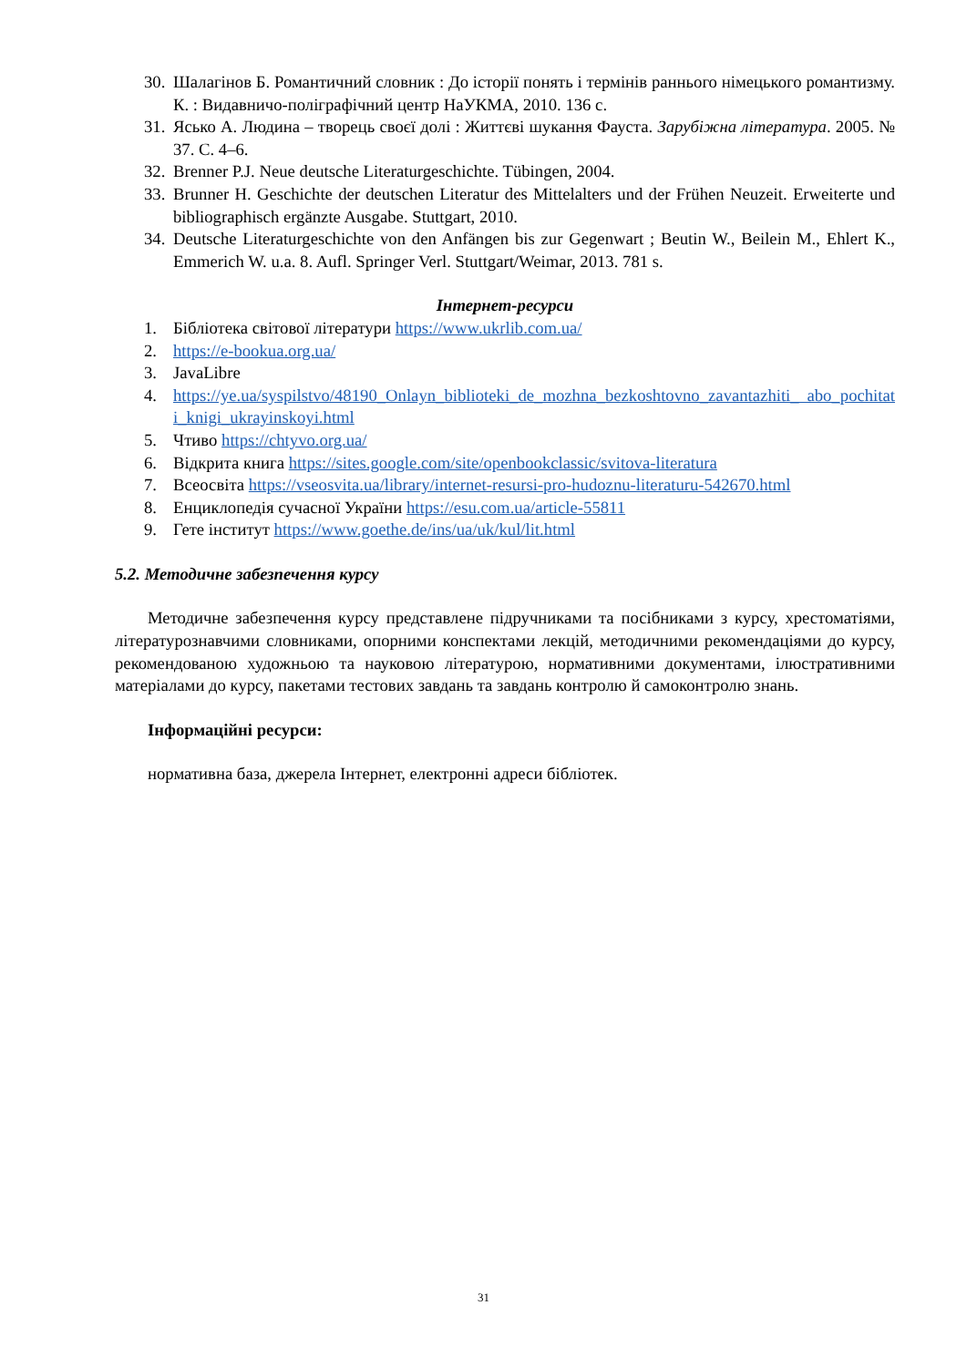30. Шалагінов Б. Романтичний словник : До історії понять і термінів раннього німецького романтизму. К. : Видавничо-поліграфічний центр НаУКМА, 2010. 136 с.
31. Ясько А. Людина – творець своєї долі : Життєві шукання Фауста. Зарубіжна література. 2005. № 37. С. 4–6.
32. Brenner P.J. Neue deutsche Literaturgeschichte. Tübingen, 2004.
33. Brunner H. Geschichte der deutschen Literatur des Mittelalters und der Frühen Neuzeit. Erweiterte und bibliographisch ergänzte Ausgabe. Stuttgart, 2010.
34. Deutsche Literaturgeschichte von den Anfängen bis zur Gegenwart ; Beutin W., Beilein M., Ehlert K., Emmerich W. u.a. 8. Aufl. Springer Verl. Stuttgart/Weimar, 2013. 781 s.
Інтернет-ресурси
1. Бібліотека світової літератури https://www.ukrlib.com.ua/
2. https://e-bookua.org.ua/
3. JavaLibre
4. https://ye.ua/syspilstvo/48190_Onlayn_biblioteki_de_mozhna_bezkoshtovno_zavantazhiti_ abo_pochitati_knigi_ukrayinskoyi.html
5. Чтиво https://chtyvo.org.ua/
6. Відкрита книга https://sites.google.com/site/openbookclassic/svitova-literatura
7. Всеосвіта https://vseosvita.ua/library/internet-resursi-pro-hudoznu-literaturu-542670.html
8. Енциклопедія сучасної України https://esu.com.ua/article-55811
9. Гете інститут https://www.goethe.de/ins/ua/uk/kul/lit.html
5.2. Методичне забезпечення курсу
Методичне забезпечення курсу представлене підручниками та посібниками з курсу, хрестоматіями, літературознавчими словниками, опорними конспектами лекцій, методичними рекомендаціями до курсу, рекомендованою художньою та науковою літературою, нормативними документами, ілюстративними матеріалами до курсу, пакетами тестових завдань та завдань контролю й самоконтролю знань.
Інформаційні ресурси:
нормативна база, джерела Інтернет, електронні адреси бібліотек.
31